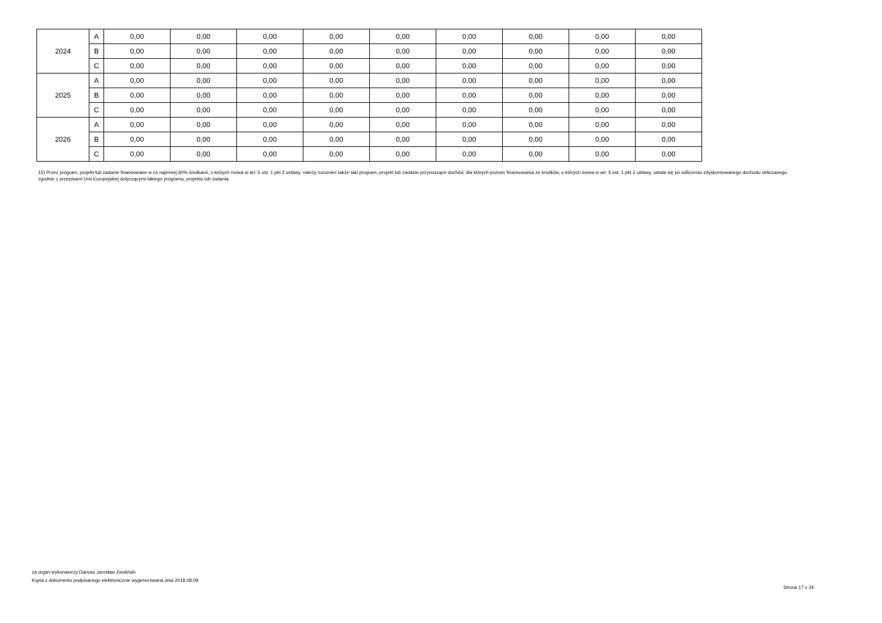| 2024 | A | 0,00 | 0,00 | 0,00 | 0,00 | 0,00 | 0,00 | 0,00 | 0,00 | 0,00 |
| | B | 0,00 | 0,00 | 0,00 | 0,00 | 0,00 | 0,00 | 0,00 | 0,00 | 0,00 |
| | C | 0,00 | 0,00 | 0,00 | 0,00 | 0,00 | 0,00 | 0,00 | 0,00 | 0,00 |
| 2025 | A | 0,00 | 0,00 | 0,00 | 0,00 | 0,00 | 0,00 | 0,00 | 0,00 | 0,00 |
| | B | 0,00 | 0,00 | 0,00 | 0,00 | 0,00 | 0,00 | 0,00 | 0,00 | 0,00 |
| | C | 0,00 | 0,00 | 0,00 | 0,00 | 0,00 | 0,00 | 0,00 | 0,00 | 0,00 |
| 2026 | A | 0,00 | 0,00 | 0,00 | 0,00 | 0,00 | 0,00 | 0,00 | 0,00 | 0,00 |
| | B | 0,00 | 0,00 | 0,00 | 0,00 | 0,00 | 0,00 | 0,00 | 0,00 | 0,00 |
| | C | 0,00 | 0,00 | 0,00 | 0,00 | 0,00 | 0,00 | 0,00 | 0,00 | 0,00 |
15) Przez program, projekt lub zadanie finansowane w co najmniej 60% środkami, o których mowa w art. 5 ust. 1 pkt 2 ustawy, należy rozumieć także taki program, projekt lub zadanie przynoszące dochód, dla których poziom finansowania ze środków, o których mowa w art. 5 ust. 1 pkt 2 ustawy, ustala się po odliczeniu zdyskontowanego dochodu obliczanego zgodnie z przepisami Unii Europejskiej dotyczącymi takiego programu, projektu lub zadania.
za organ wykonawczy Dariusz Jarosław Zwoliński
Kopia z dokumentu podpisanego elektronicznie wygenerowana dnia 2018.08.09
Strona 17 z 34